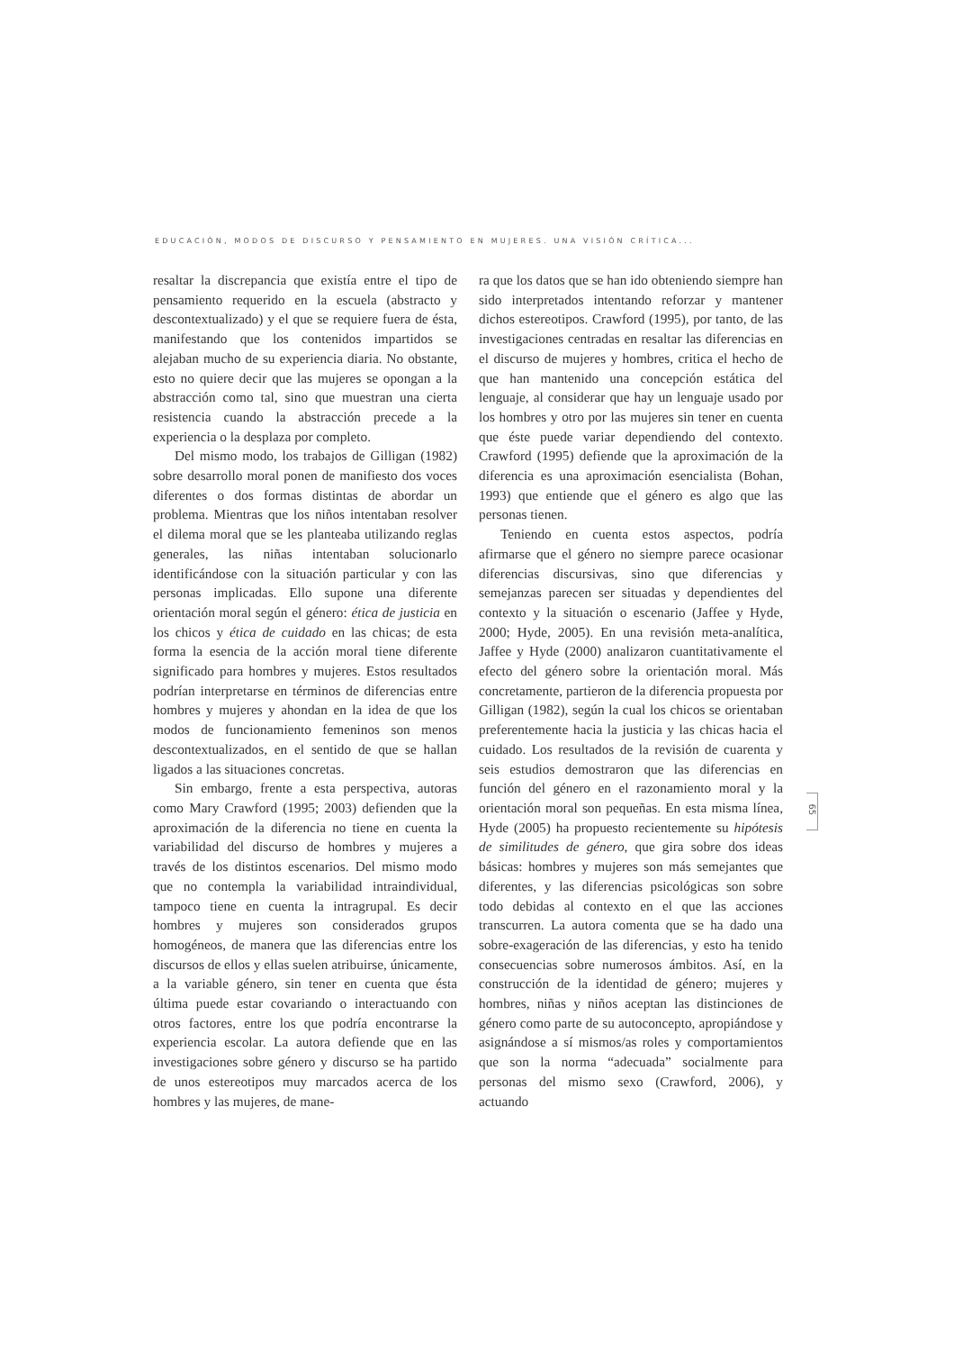EDUCACIÓN, MODOS DE DISCURSO Y PENSAMIENTO EN MUJERES. UNA VISIÓN CRÍTICA...
resaltar la discrepancia que existía entre el tipo de pensamiento requerido en la escuela (abstracto y descontextualizado) y el que se requiere fuera de ésta, manifestando que los contenidos impartidos se alejaban mucho de su experiencia diaria. No obstante, esto no quiere decir que las mujeres se opongan a la abstracción como tal, sino que muestran una cierta resistencia cuando la abstracción precede a la experiencia o la desplaza por completo.
Del mismo modo, los trabajos de Gilligan (1982) sobre desarrollo moral ponen de manifiesto dos voces diferentes o dos formas distintas de abordar un problema. Mientras que los niños intentaban resolver el dilema moral que se les planteaba utilizando reglas generales, las niñas intentaban solucionarlo identificándose con la situación particular y con las personas implicadas. Ello supone una diferente orientación moral según el género: ética de justicia en los chicos y ética de cuidado en las chicas; de esta forma la esencia de la acción moral tiene diferente significado para hombres y mujeres. Estos resultados podrían interpretarse en términos de diferencias entre hombres y mujeres y ahondan en la idea de que los modos de funcionamiento femeninos son menos descontextualizados, en el sentido de que se hallan ligados a las situaciones concretas.
Sin embargo, frente a esta perspectiva, autoras como Mary Crawford (1995; 2003) defienden que la aproximación de la diferencia no tiene en cuenta la variabilidad del discurso de hombres y mujeres a través de los distintos escenarios. Del mismo modo que no contempla la variabilidad intraindividual, tampoco tiene en cuenta la intragrupal. Es decir hombres y mujeres son considerados grupos homogéneos, de manera que las diferencias entre los discursos de ellos y ellas suelen atribuirse, únicamente, a la variable género, sin tener en cuenta que ésta última puede estar covariando o interactuando con otros factores, entre los que podría encontrarse la experiencia escolar. La autora defiende que en las investigaciones sobre género y discurso se ha partido de unos estereotipos muy marcados acerca de los hombres y las mujeres, de mane-
ra que los datos que se han ido obteniendo siempre han sido interpretados intentando reforzar y mantener dichos estereotipos. Crawford (1995), por tanto, de las investigaciones centradas en resaltar las diferencias en el discurso de mujeres y hombres, critica el hecho de que han mantenido una concepción estática del lenguaje, al considerar que hay un lenguaje usado por los hombres y otro por las mujeres sin tener en cuenta que éste puede variar dependiendo del contexto. Crawford (1995) defiende que la aproximación de la diferencia es una aproximación esencialista (Bohan, 1993) que entiende que el género es algo que las personas tienen.
Teniendo en cuenta estos aspectos, podría afirmarse que el género no siempre parece ocasionar diferencias discursivas, sino que diferencias y semejanzas parecen ser situadas y dependientes del contexto y la situación o escenario (Jaffee y Hyde, 2000; Hyde, 2005). En una revisión meta-analítica, Jaffee y Hyde (2000) analizaron cuantitativamente el efecto del género sobre la orientación moral. Más concretamente, partieron de la diferencia propuesta por Gilligan (1982), según la cual los chicos se orientaban preferentemente hacia la justicia y las chicas hacia el cuidado. Los resultados de la revisión de cuarenta y seis estudios demostraron que las diferencias en función del género en el razonamiento moral y la orientación moral son pequeñas. En esta misma línea, Hyde (2005) ha propuesto recientemente su hipótesis de similitudes de género, que gira sobre dos ideas básicas: hombres y mujeres son más semejantes que diferentes, y las diferencias psicológicas son sobre todo debidas al contexto en el que las acciones transcurren. La autora comenta que se ha dado una sobre-exageración de las diferencias, y esto ha tenido consecuencias sobre numerosos ámbitos. Así, en la construcción de la identidad de género; mujeres y hombres, niñas y niños aceptan las distinciones de género como parte de su autoconcepto, apropiándose y asignándose a sí mismos/as roles y comportamientos que son la norma “adecuada” socialmente para personas del mismo sexo (Crawford, 2006), y actuando
65